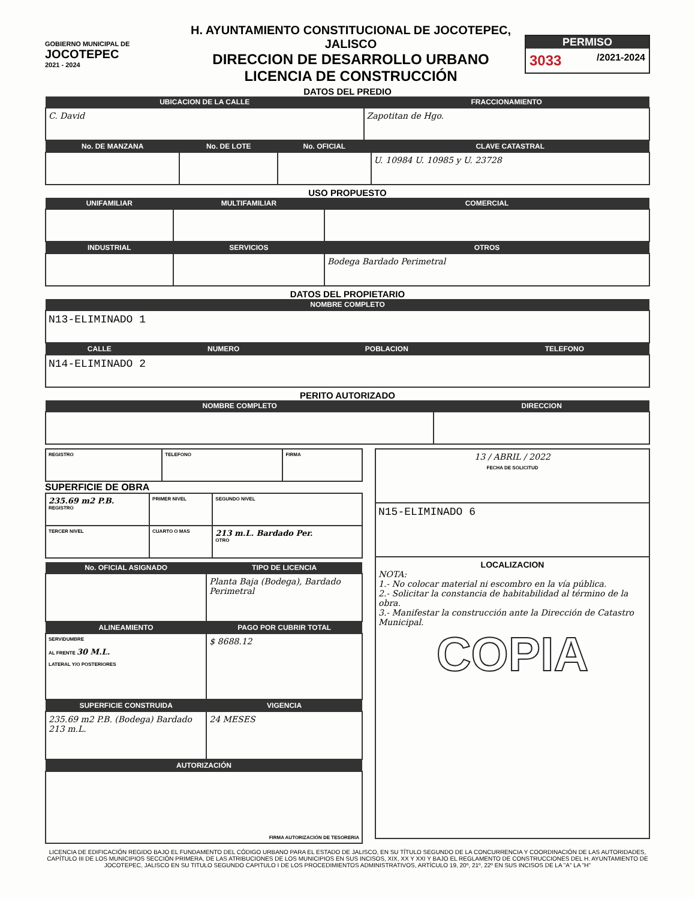GOBIERNO MUNICIPAL DE
JOCOTEPEC
2021 - 2024
H. AYUNTAMIENTO CONSTITUCIONAL DE JOCOTEPEC, JALISCO
DIRECCION DE DESARROLLO URBANO
LICENCIA DE CONSTRUCCIÓN
PERMISO
3033 /2021-2024
DATOS DEL PREDIO
| UBICACION DE LA CALLE | FRACCIONAMIENTO |
| --- | --- |
| C. David | Zapotitan de Hgo. |
| No. DE MANZANA | No. DE LOTE | No. OFICIAL | CLAVE CATASTRAL |
| --- | --- | --- | --- |
| | | | U. 10984 U. 10985 y U. 23728 |
USO PROPUESTO
| UNIFAMILIAR | MULTIFAMILIAR | COMERCIAL |
| --- | --- | --- |
| INDUSTRIAL | SERVICIOS | OTROS |
| | | Bodega Bardado Perimetral |
DATOS DEL PROPIETARIO
| NOMBRE COMPLETO |
| --- |
| N13-ELIMINADO 1 |
| CALLE | NUMERO | POBLACION | TELEFONO |
| --- | --- | --- | --- |
| N14-ELIMINADO 2 | | | |
PERITO AUTORIZADO
| NOMBRE COMPLETO | DIRECCION |
| --- | --- |
| REGISTRO | TELEFONO | FIRMA |
SUPERFICIE DE OBRA
| 235.69 m2 P.B. REGISTRO | PRIMER NIVEL | SEGUNDO NIVEL |
| TERCER NIVEL | CUARTO O MAS | 213 m.L. Bardado Per. OTRO |
| No. OFICIAL ASIGNADO | TIPO DE LICENCIA |
| --- | --- |
| | Planta Baja (Bodega), Bardado Perimetral |
| ALINEAMIENTO | PAGO POR CUBRIR TOTAL |
| SERVIDUMBRE AL FRENTE 30 M.L. LATERAL Y/O POSTERIORES | $ 8688.12 |
| SUPERFICIE CONSTRUIDA | VIGENCIA |
| 235.69 m2 P.B. (Bodega) Bardado 213 m.L. | 24 MESES |
| AUTORIZACIÓN | |
| FIRMA AUTORIZACIÓN DE TESORERIA | |
| 13 / ABRIL / 2022 FECHA DE SOLICITUD |
| N15-ELIMINADO 6 |
| LOCALIZACION NOTA: 1.- No colocar material ni escombro en la vía pública. 2.- Solicitar la constancia de habitabilidad al término de la obra. 3.- Manifestar la construcción ante la Dirección de Catastro Municipal. COPIA |
LICENCIA DE EDIFICACIÓN REGIDO BAJO EL FUNDAMENTO DEL CÓDIGO URBANO PARA EL ESTADO DE JALISCO, EN SU TÍTULO SEGUNDO DE LA CONCURRENCIA Y COORDINACIÓN DE LAS AUTORIDADES, CAPÍTULO III DE LOS MUNICIPIOS SECCIÓN PRIMERA, DE LAS ATRIBUCIONES DE LOS MUNICIPIOS EN SUS INCISOS, XIX, XX Y XXI Y BAJO EL REGLAMENTO DE CONSTRUCCIONES DEL H. AYUNTAMIENTO DE JOCOTEPEC, JALISCO EN SU TITULO SEGUNDO CAPITULO I DE LOS PROCEDIMIENTOS ADMINISTRATIVOS, ARTÍCULO 19, 20º, 21º, 22º EN SUS INCISOS DE LA "A" LA "H"